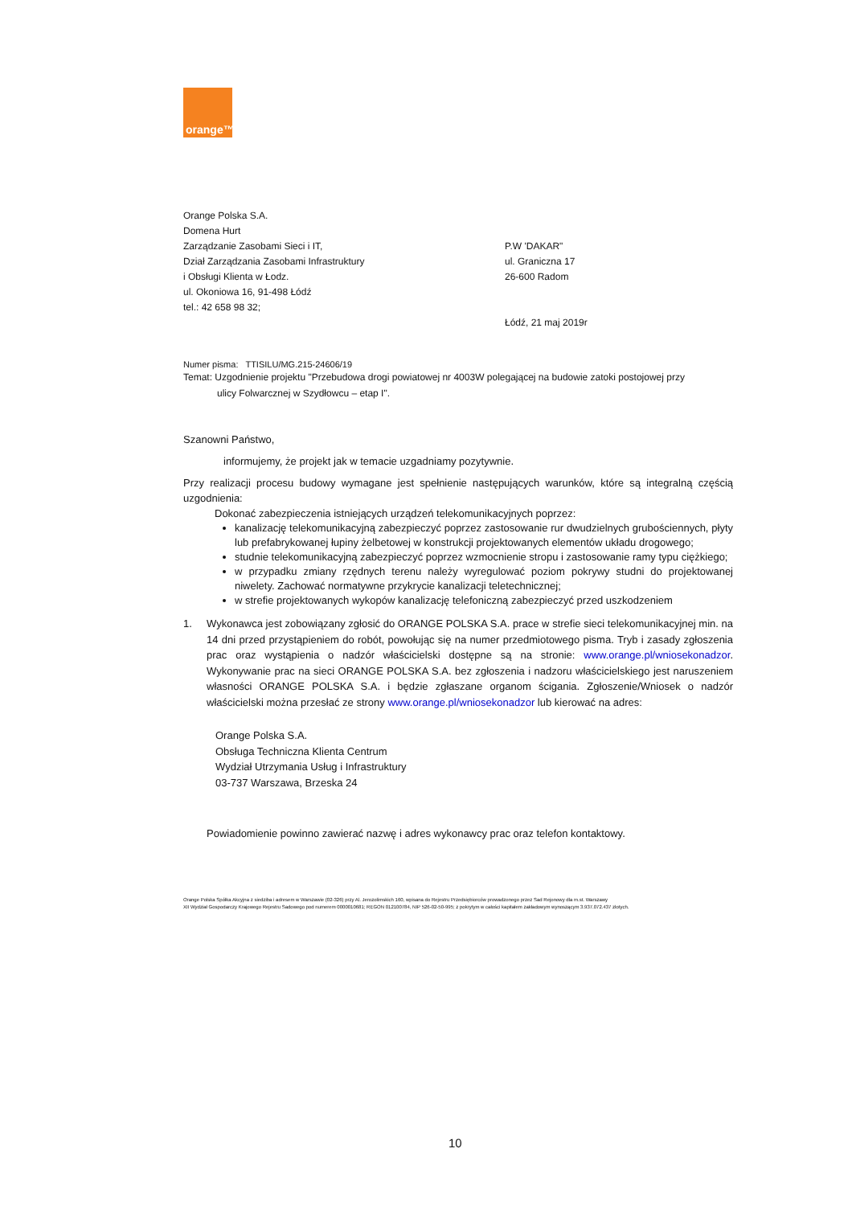orange™
Orange Polska S.A.
Domena Hurt
Zarządzanie Zasobami Sieci i IT,
Dział Zarządzania Zasobami Infrastruktury
i Obsługi Klienta w Łodz.
ul. Okoniowa 16, 91-498 Łódź
tel.: 42 658 98 32;
P.W 'DAKAR"
ul. Graniczna 17
26-600 Radom
Łódź, 21 maj 2019r
Numer pisma: TTISILU/MG.215-24606/19
Temat: Uzgodnienie projektu "Przebudowa drogi powiatowej nr 4003W polegającej na budowie zatoki postojowej przy
ulicy Folwarcznej w Szydłowcu – etap I".
Szanowni Państwo,
informujemy, że projekt jak w temacie uzgadniamy pozytywnie.
Przy realizacji procesu budowy wymagane jest spełnienie następujących warunków, które są integralną częścią uzgodnienia:
Dokonać zabezpieczenia istniejących urządzeń telekomunikacyjnych poprzez:
kanalizację telekomunikacyjną zabezpieczyć poprzez zastosowanie rur dwudzielnych grubościennych, płyty lub prefabrykowanej łupiny żelbetowej w konstrukcji projektowanych elementów układu drogowego;
studnie telekomunikacyjną zabezpieczyć poprzez wzmocnienie stropu i zastosowanie ramy typu ciężkiego;
w przypadku zmiany rzędnych terenu należy wyregulować poziom pokrywy studni do projektowanej niwelety. Zachować normatywne przykrycie kanalizacji teletechnicznej;
w strefie projektowanych wykopów kanalizację telefoniczną zabezpieczyć przed uszkodzeniem
1. Wykonawca jest zobowiązany zgłosić do ORANGE POLSKA S.A. prace w strefie sieci telekomunikacyjnej min. na 14 dni przed przystąpieniem do robót, powołując się na numer przedmiotowego pisma. Tryb i zasady zgłoszenia prac oraz wystąpienia o nadzór właścicielski dostępne są na stronie: www.orange.pl/wniosekonadzor. Wykonywanie prac na sieci ORANGE POLSKA S.A. bez zgłoszenia i nadzoru właścicielskiego jest naruszeniem własności ORANGE POLSKA S.A. i będzie zgłaszane organom ścigania. Zgłoszenie/Wniosek o nadzór właścicielski można przesłać ze strony www.orange.pl/wniosekonadzor lub kierować na adres:
Orange Polska S.A.
Obsługa Techniczna Klienta Centrum
Wydział Utrzymania Usług i Infrastruktury
03-737 Warszawa, Brzeska 24
Powiadomienie powinno zawierać nazwę i adres wykonawcy prac oraz telefon kontaktowy.
Orange Polska Spółka Akcyjna z siedziba i adresem w Warszawie (02-326) przy Al. Jerozolimskich 160, wpisana do Rejestru Przedsiębiorców prowadzonego przez Sad Rejonowy dla m.st. Warszawy
XII Wydział Gospodarczy Krajowego Rejestru Sadowego pod numerem 0000010681; REGON 012100784, NIP 526-02-50-995; z pokrytym w całości kapitałem zakładowym wynoszącym 3.937.072.437 złotych.
10